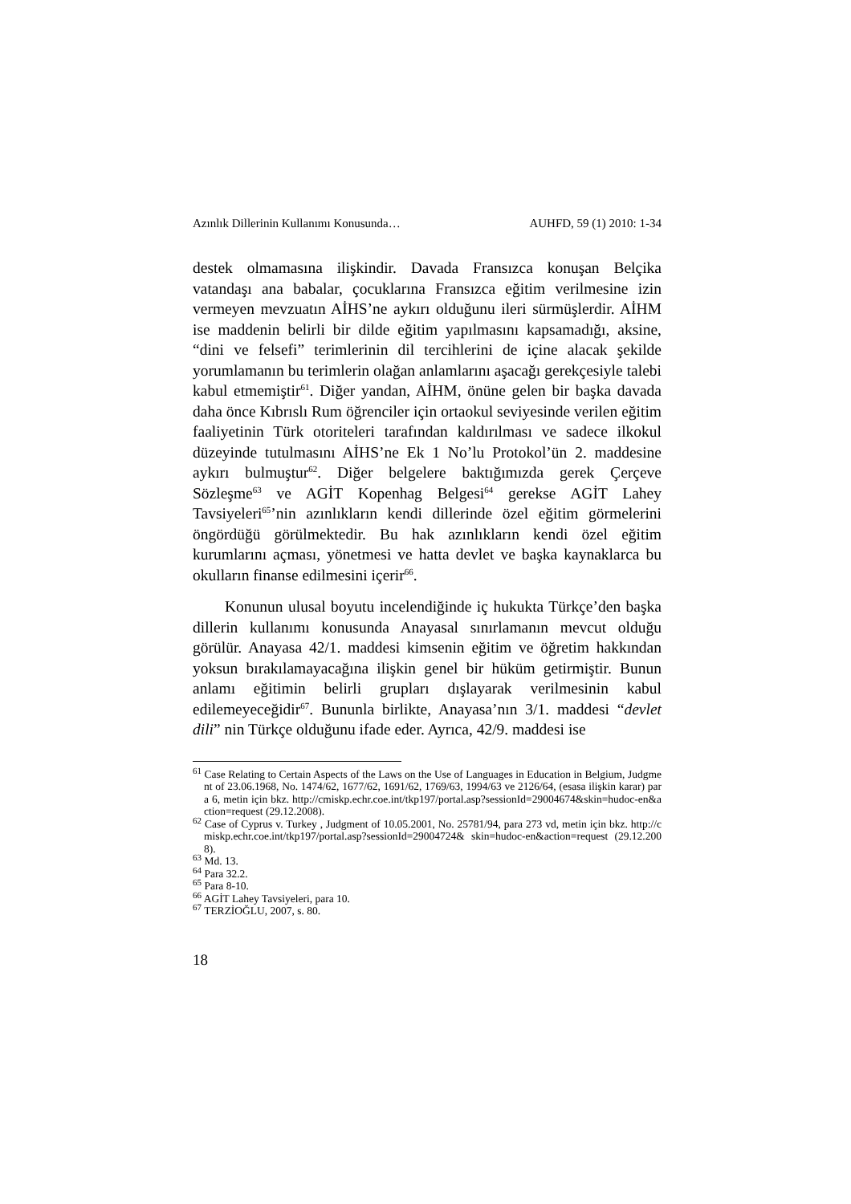Azınlık Dillerinin Kullanımı Konusunda… AUHFD, 59 (1) 2010: 1-34
destek olmamasına ilişkindir. Davada Fransızca konuşan Belçika vatandaşı ana babalar, çocuklarına Fransızca eğitim verilmesine izin vermeyen mevzuatın AİHS’ne aykırı olduğunu ileri sürmüşlerdir. AİHM ise maddenin belirli bir dilde eğitim yapılmasını kapsamadığı, aksine, “dini ve felsefi” terimlerinin dil tercihlerini de içine alacak şekilde yorumlamanın bu terimlerin olağan anlamlarını aşacağı gerekçesiyle talebi kabul etmemiştir<sup>61</sup>. Diğer yandan, AİHM, önüne gelen bir başka davada daha önce Kıbrıslı Rum öğrenciler için ortaokul seviyesinde verilen eğitim faaliyetinin Türk otoriteleri tarafından kaldırılması ve sadece ilkokul düzeyinde tutulmasını AİHS’ne Ek 1 No’lu Protokol’ün 2. maddesine aykırı bulmuştur<sup>62</sup>. Diğer belgelere baktığımızda gerek Çerçeve Sözleşme<sup>63</sup> ve AGİT Kopenhag Belgesi<sup>64</sup> gerekse AGİT Lahey Tavsiyeleri<sup>65</sup>’nin azınlıkların kendi dillerinde özel eğitim görmelerini öngördüğü görülmektedir. Bu hak azınlıkların kendi özel eğitim kurumlarını açması, yönetmesi ve hatta devlet ve başka kaynaklarca bu okulların finanse edilmesini içerir<sup>66</sup>.
Konunun ulusal boyutu incelendiğinde iç hukukta Türkçe’den başka dillerin kullanımı konusunda Anayasal sınırlamanın mevcut olduğu görülür. Anayasa 42/1. maddesi kimsenin eğitim ve öğretim hakkından yoksun bırakılamayacağına ilişkin genel bir hüküm getirmiştir. Bunun anlamı eğitimin belirli grupları dışlayarak verilmesinin kabul edilemeyeceğidir<sup>67</sup>. Bununla birlikte, Anayasa’nın 3/1. maddesi “devlet dili” nin Türkçe olduğunu ifade eder. Ayrıca, 42/9. maddesi ise
<sup>61</sup> Case Relating to Certain Aspects of the Laws on the Use of Languages in Education in Belgium, Judgment of 23.06.1968, No. 1474/62, 1677/62, 1691/62, 1769/63, 1994/63 ve 2126/64, (esasa ilişkin karar) para 6, metin için bkz. http://cmiskp.echr.coe.int/tkp197/portal.asp?sessionId=29004674&skin=hudoc-en&action=request (29.12.2008).
<sup>62</sup> Case of Cyprus v. Turkey , Judgment of 10.05.2001, No. 25781/94, para 273 vd, metin için bkz. http://cmiskp.echr.coe.int/tkp197/portal.asp?sessionId=29004724& skin=hudoc-en&action=request (29.12.2008).
<sup>63</sup> Md. 13.
<sup>64</sup> Para 32.2.
<sup>65</sup> Para 8-10.
<sup>66</sup> AGİT Lahey Tavsiyeleri, para 10.
<sup>67</sup> TERZİOĞLU, 2007, s. 80.
18